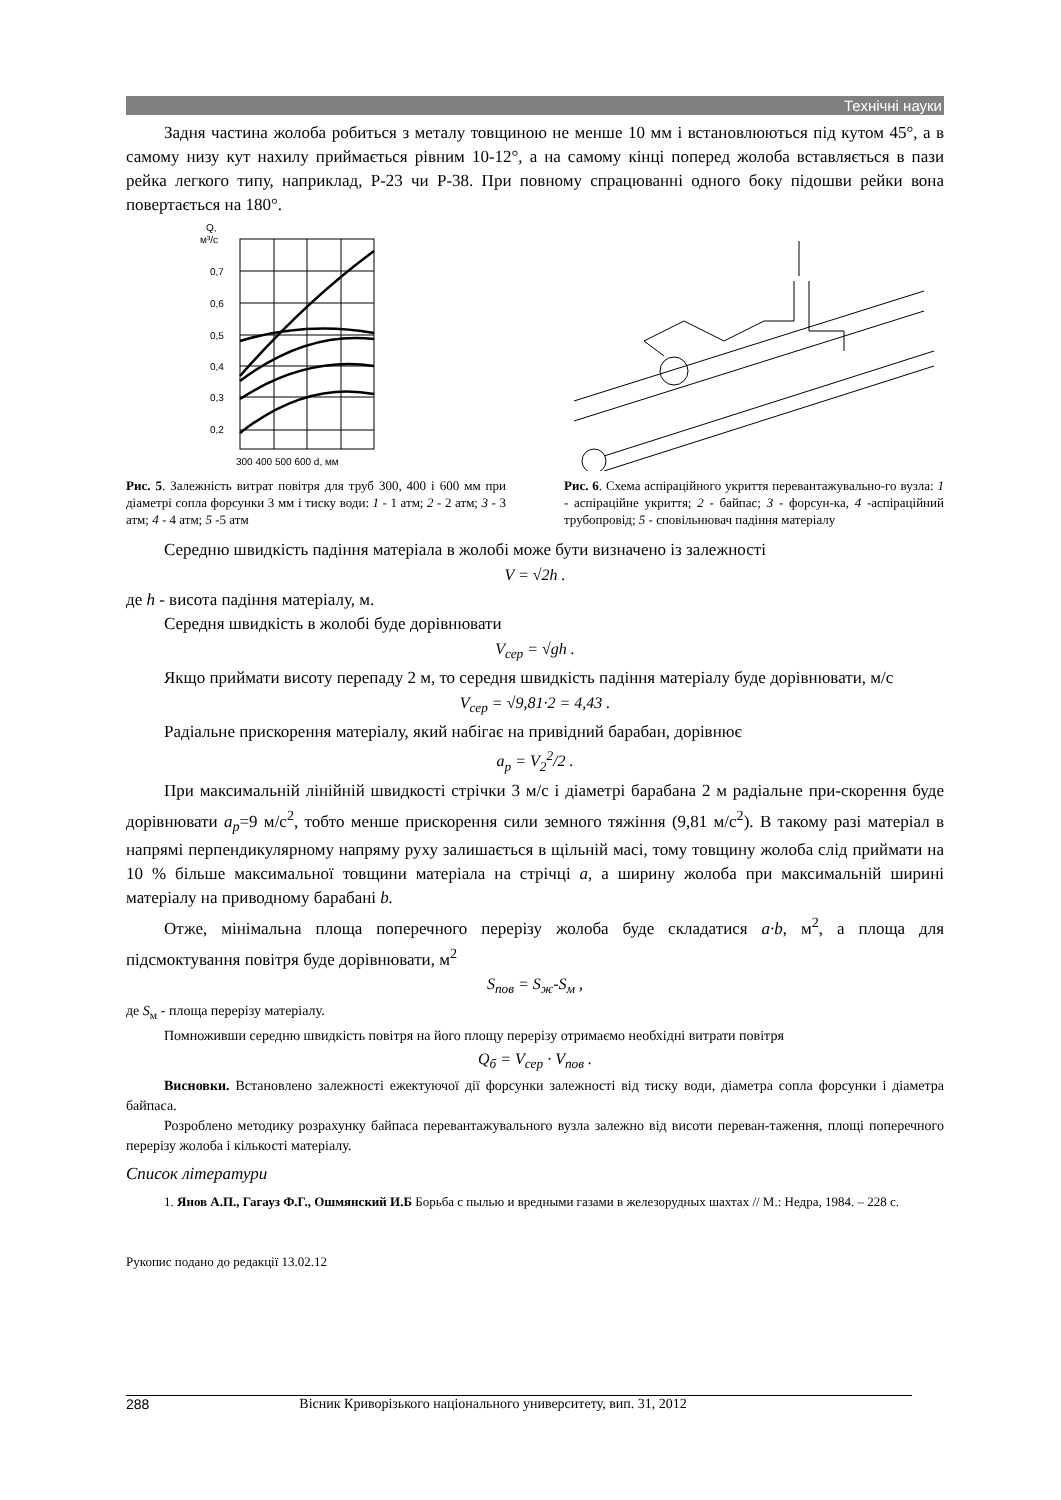Технічні науки
Задня частина жолоба робиться з металу товщиною не менше 10 мм і встановлюються під кутом 45°, а в самому низу кут нахилу приймається рівним 10-12°, а на самому кінці поперед жолоба вставляється в пази рейка легкого типу, наприклад, Р-23 чи Р-38. При повному спрацюванні одного боку підошви рейки вона повертається на 180°.
Q,
м³/с
0,7
0,6
0,5
0,4
0,3
0,2
300 400 500 600 d, мм
Рис. 5. Залежність витрат повітря для труб 300, 400 і 600 мм при діаметрі сопла форсунки 3 мм і тиску води: 1 - 1 атм; 2 - 2 атм; 3 - 3 атм; 4 - 4 атм; 5 -5 атм
Рис. 6. Схема аспіраційного укриття перевантажувально-го вузла: 1 - аспіраційне укриття; 2 - байпас; 3 - форсун-ка, 4 -аспіраційний трубопровід; 5 - сповільнювач падіння матеріалу
Середню швидкість падіння матеріала в жолобі може бути визначено із залежності
V = √2h .
де h - висота падіння матеріалу, м.
Середня швидкість в жолобі буде дорівнювати
V<sub>сер</sub> = √gh .
Якщо приймати висоту перепаду 2 м, то середня швидкість падіння матеріалу буде дорівнювати, м/с
V<sub>сер</sub> = √9,81·2 = 4,43 .
Радіальне прискорення матеріалу, який набігає на привідний барабан, дорівнює
a<sub>p</sub> = V<sub>2</sub><sup>2</sup>/2 .
При максимальній лінійній швидкості стрічки 3 м/с і діаметрі барабана 2 м радіальне при-скорення буде дорівнювати a<sub>p</sub>=9 м/с<sup>2</sup>, тобто менше прискорення сили земного тяжіння (9,81 м/с<sup>2</sup>). В такому разі матеріал в напрямі перпендикулярному напряму руху залишається в щільній масі, тому товщину жолоба слід приймати на 10 % більше максимальної товщини матеріала на стрічці a, а ширину жолоба при максимальній ширині матеріалу на приводному барабані b.
Отже, мінімальна площа поперечного перерізу жолоба буде складатися a·b, м<sup>2</sup>, а площа для підсмоктування повітря буде дорівнювати, м<sup>2</sup>
S<sub>пов</sub> = S<sub>ж</sub>-S<sub>м</sub> ,
де S<sub>м</sub> - площа перерізу матеріалу.
Помноживши середню швидкість повітря на його площу перерізу отримаємо необхідні витрати повітря
Q<sub>б</sub> = V<sub>сер</sub> · V<sub>пов</sub> .
Висновки. Встановлено залежності ежектуючої дії форсунки залежності від тиску води, діаметра сопла форсунки і діаметра байпаса.
Розроблено методику розрахунку байпаса перевантажувального вузла залежно від висоти переван-таження, площі поперечного перерізу жолоба і кількості матеріалу.
Список літератури
1. Янов А.П., Гагауз Ф.Г., Ошмянский И.Б Борьба с пылью и вредными газами в железорудных шахтах // М.: Недра, 1984. – 228 с.
Рукопис подано до редакції 13.02.12
288 Вісник Криворізького національного университету, вип. 31, 2012